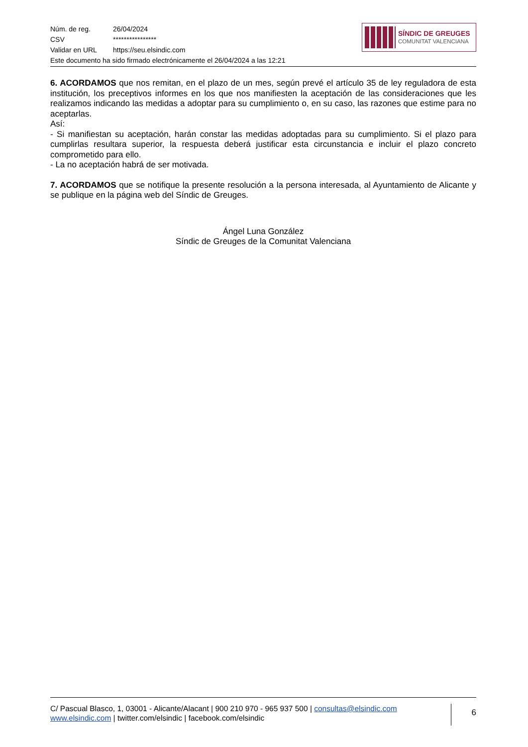| Núm. de reg. | 26/04/2024 |
| CSV | **************** |
| Validar en URL | https://seu.elsindic.com |
Este documento ha sido firmado electrónicamente el 26/04/2024 a las 12:21
SÍNDIC DE GREUGES
COMUNITAT VALENCIANA
6. ACORDAMOS que nos remitan, en el plazo de un mes, según prevé el artículo 35 de ley reguladora de esta institución, los preceptivos informes en los que nos manifiesten la aceptación de las consideraciones que les realizamos indicando las medidas a adoptar para su cumplimiento o, en su caso, las razones que estime para no aceptarlas.
Así:
- Si manifiestan su aceptación, harán constar las medidas adoptadas para su cumplimiento. Si el plazo para cumplirlas resultara superior, la respuesta deberá justificar esta circunstancia e incluir el plazo concreto comprometido para ello.
- La no aceptación habrá de ser motivada.
7. ACORDAMOS que se notifique la presente resolución a la persona interesada, al Ayuntamiento de Alicante y se publique en la página web del Síndic de Greuges.
Ángel Luna González
Síndic de Greuges de la Comunitat Valenciana
C/ Pascual Blasco, 1, 03001 - Alicante/Alacant | 900 210 970 - 965 937 500 | consultas@elsindic.com
www.elsindic.com | twitter.com/elsindic | facebook.com/elsindic
6